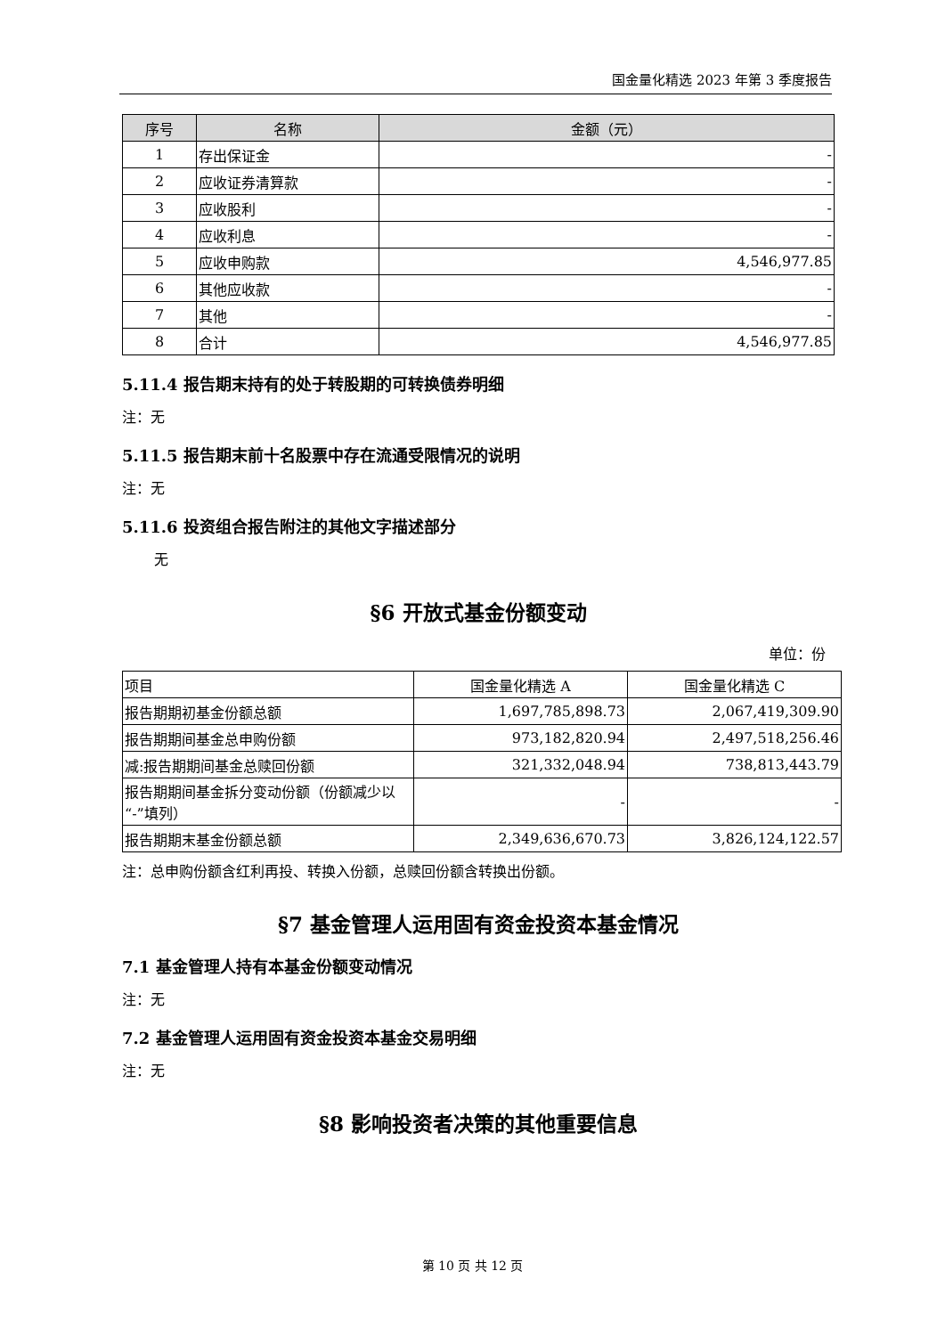国金量化精选 2023 年第 3 季度报告
| 序号 | 名称 | 金额（元） |
| --- | --- | --- |
| 1 | 存出保证金 | - |
| 2 | 应收证券清算款 | - |
| 3 | 应收股利 | - |
| 4 | 应收利息 | - |
| 5 | 应收申购款 | 4,546,977.85 |
| 6 | 其他应收款 | - |
| 7 | 其他 | - |
| 8 | 合计 | 4,546,977.85 |
5.11.4 报告期末持有的处于转股期的可转换债券明细
注：无
5.11.5 报告期末前十名股票中存在流通受限情况的说明
注：无
5.11.6 投资组合报告附注的其他文字描述部分
无
§6 开放式基金份额变动
单位：份
| 项目 | 国金量化精选 A | 国金量化精选 C |
| 报告期期初基金份额总额 | 1,697,785,898.73 | 2,067,419,309.90 |
| 报告期期间基金总申购份额 | 973,182,820.94 | 2,497,518,256.46 |
| 减:报告期期间基金总赎回份额 | 321,332,048.94 | 738,813,443.79 |
| 报告期期间基金拆分变动份额（份额减少以“-”填列） | - | - |
| 报告期期末基金份额总额 | 2,349,636,670.73 | 3,826,124,122.57 |
注：总申购份额含红利再投、转换入份额，总赎回份额含转换出份额。
§7 基金管理人运用固有资金投资本基金情况
7.1 基金管理人持有本基金份额变动情况
注：无
7.2 基金管理人运用固有资金投资本基金交易明细
注：无
§8 影响投资者决策的其他重要信息
第 10 页 共 12 页